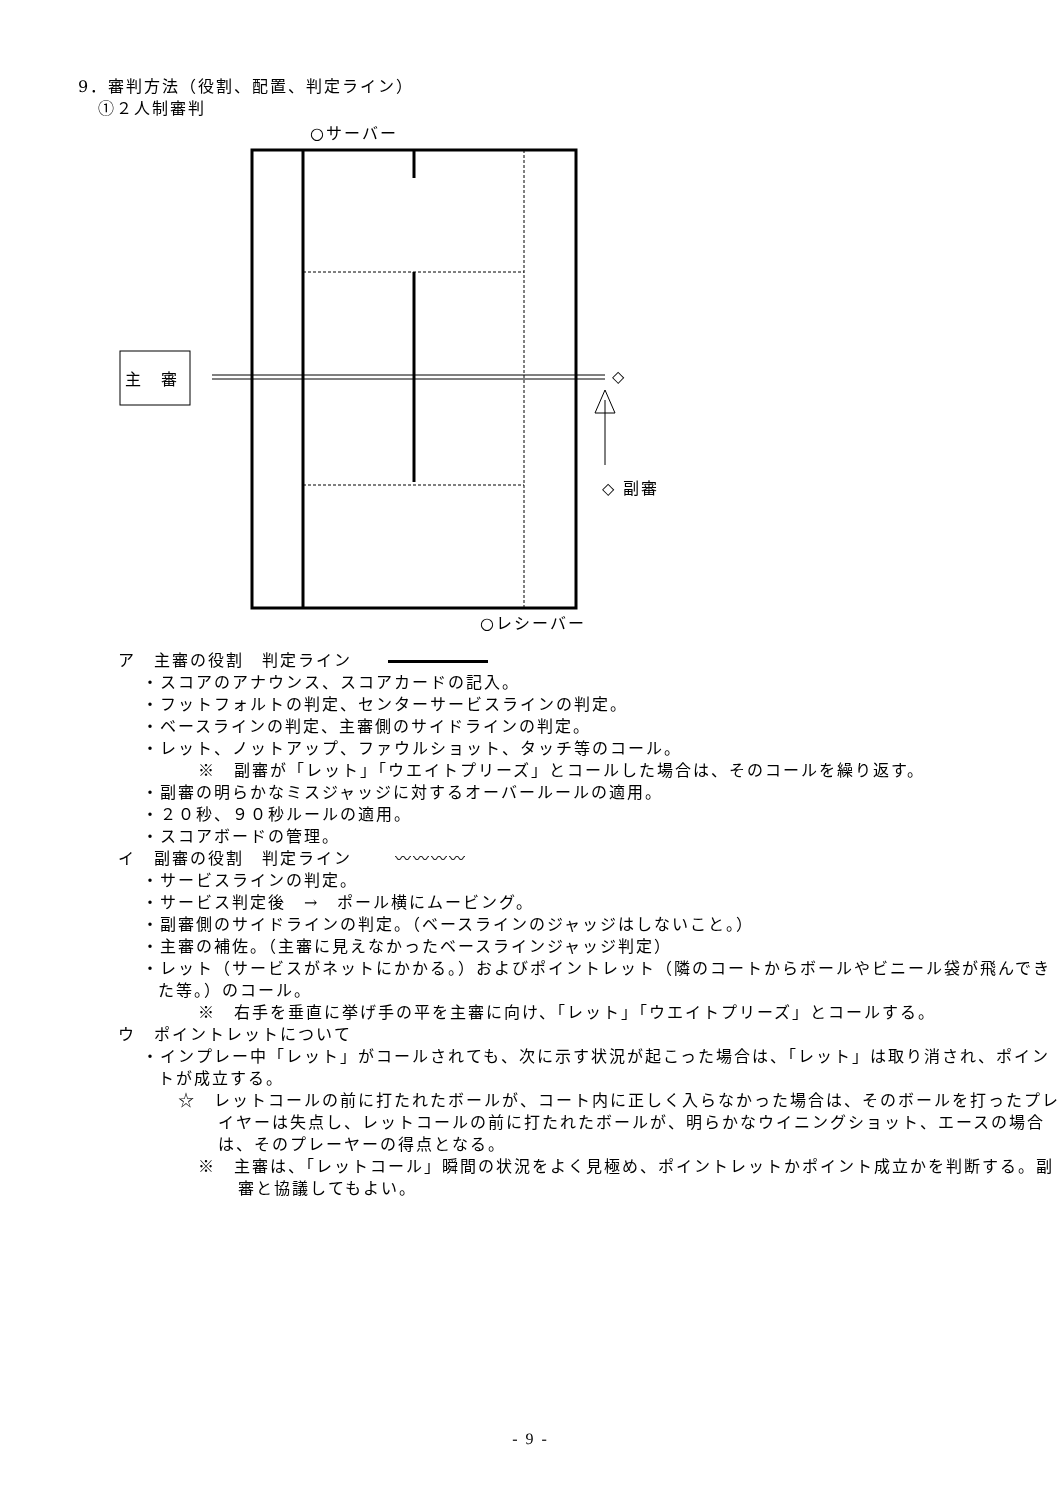9．審判方法（役割、配置、判定ライン）
①２人制審判
○サーバー
主　審 ◇
◇ 副審
○レシーバー
ア　主審の役割　判定ライン　　
・スコアのアナウンス、スコアカードの記入。
・フットフォルトの判定、センターサービスラインの判定。
・ベースラインの判定、主審側のサイドラインの判定。
・レット、ノットアップ、ファウルショット、タッチ等のコール。
※　副審が「レット」「ウエイトプリーズ」とコールした場合は、そのコールを繰り返す。
・副審の明らかなミスジャッジに対するオーバールールの適用。
・２０秒、９０秒ルールの適用。
・スコアボードの管理。
イ　副審の役割　判定ライン　　 〰〰〰〰
・サービスラインの判定。
・サービス判定後　→　ポール横にムービング。
・副審側のサイドラインの判定。（ベースラインのジャッジはしないこと。）
・主審の補佐。（主審に見えなかったベースラインジャッジ判定）
・レット（サービスがネットにかかる。）およびポイントレット（隣のコートからボールやビニール袋が飛んできた等。）のコール。
※　右手を垂直に挙げ手の平を主審に向け、「レット」「ウエイトプリーズ」とコールする。
ウ　ポイントレットについて
・インプレー中「レット」がコールされても、次に示す状況が起こった場合は、「レット」は取り消され、ポイントが成立する。
☆　レットコールの前に打たれたボールが、コート内に正しく入らなかった場合は、そのボールを打ったプレイヤーは失点し、レットコールの前に打たれたボールが、明らかなウイニングショット、エースの場合は、そのプレーヤーの得点となる。
※　主審は、「レットコール」瞬間の状況をよく見極め、ポイントレットかポイント成立かを判断する。副審と協議してもよい。
- 9 -